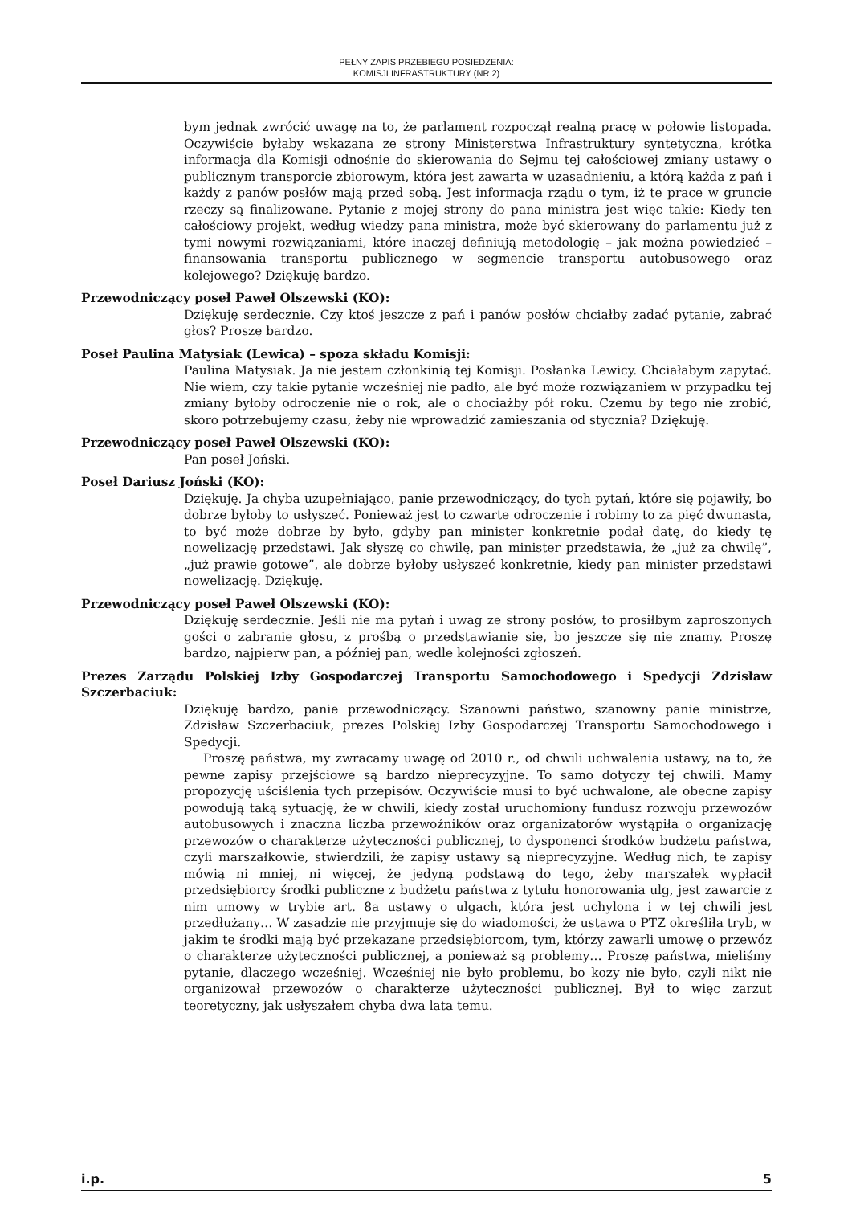PEŁNY ZAPIS PRZEBIEGU POSIEDZENIA:
KOMISJI INFRASTRUKTURY (NR 2)
bym jednak zwrócić uwagę na to, że parlament rozpoczął realną pracę w połowie listopada. Oczywiście byłaby wskazana ze strony Ministerstwa Infrastruktury syntetyczna, krótka informacja dla Komisji odnośnie do skierowania do Sejmu tej całościowej zmiany ustawy o publicznym transporcie zbiorowym, która jest zawarta w uzasadnieniu, a którą każda z pań i każdy z panów posłów mają przed sobą. Jest informacja rządu o tym, iż te prace w gruncie rzeczy są finalizowane. Pytanie z mojej strony do pana ministra jest więc takie: Kiedy ten całościowy projekt, według wiedzy pana ministra, może być skierowany do parlamentu już z tymi nowymi rozwiązaniami, które inaczej definiują metodologię – jak można powiedzieć – finansowania transportu publicznego w segmencie transportu autobusowego oraz kolejowego? Dziękuję bardzo.
Przewodniczący poseł Paweł Olszewski (KO):
Dziękuję serdecznie. Czy ktoś jeszcze z pań i panów posłów chciałby zadać pytanie, zabrać głos? Proszę bardzo.
Poseł Paulina Matysiak (Lewica) – spoza składu Komisji:
Paulina Matysiak. Ja nie jestem członkinią tej Komisji. Posłanka Lewicy. Chciałabym zapytać. Nie wiem, czy takie pytanie wcześniej nie padło, ale być może rozwiązaniem w przypadku tej zmiany byłoby odroczenie nie o rok, ale o chociażby pół roku. Czemu by tego nie zrobić, skoro potrzebujemy czasu, żeby nie wprowadzić zamieszania od stycznia? Dziękuję.
Przewodniczący poseł Paweł Olszewski (KO):
Pan poseł Joński.
Poseł Dariusz Joński (KO):
Dziękuję. Ja chyba uzupełniająco, panie przewodniczący, do tych pytań, które się pojawiły, bo dobrze byłoby to usłyszeć. Ponieważ jest to czwarte odroczenie i robimy to za pięć dwunasta, to być może dobrze by było, gdyby pan minister konkretnie podał datę, do kiedy tę nowelizację przedstawi. Jak słyszę co chwilę, pan minister przedstawia, że „już za chwilę”, „już prawie gotowe”, ale dobrze byłoby usłyszeć konkretnie, kiedy pan minister przedstawi nowelizację. Dziękuję.
Przewodniczący poseł Paweł Olszewski (KO):
Dziękuję serdecznie. Jeśli nie ma pytań i uwag ze strony posłów, to prosiłbym zaproszonych gości o zabranie głosu, z prośbą o przedstawianie się, bo jeszcze się nie znamy. Proszę bardzo, najpierw pan, a później pan, wedle kolejności zgłoszeń.
Prezes Zarządu Polskiej Izby Gospodarczej Transportu Samochodowego i Spedycji Zdzisław Szczerbaciuk:
Dziękuję bardzo, panie przewodniczący. Szanowni państwo, szanowny panie ministrze, Zdzisław Szczerbaciuk, prezes Polskiej Izby Gospodarczej Transportu Samochodowego i Spedycji.
Proszę państwa, my zwracamy uwagę od 2010 r., od chwili uchwalenia ustawy, na to, że pewne zapisy przejściowe są bardzo nieprecyzyjne. To samo dotyczy tej chwili. Mamy propozycję uściślenia tych przepisów. Oczywiście musi to być uchwalone, ale obecne zapisy powodują taką sytuację, że w chwili, kiedy został uruchomiony fundusz rozwoju przewozów autobusowych i znaczna liczba przewoźników oraz organizatorów wystąpiła o organizację przewozów o charakterze użyteczności publicznej, to dysponenci środków budżetu państwa, czyli marszałkowie, stwierdzili, że zapisy ustawy są nieprecyzyjne. Według nich, te zapisy mówią ni mniej, ni więcej, że jedyną podstawą do tego, żeby marszałek wypłacił przedsiębiorcy środki publiczne z budżetu państwa z tytułu honorowania ulg, jest zawarcie z nim umowy w trybie art. 8a ustawy o ulgach, która jest uchylona i w tej chwili jest przedłużany… W zasadzie nie przyjmuje się do wiadomości, że ustawa o PTZ określiła tryb, w jakim te środki mają być przekazane przedsiębiorcom, tym, którzy zawarli umowę o przewóz o charakterze użyteczności publicznej, a ponieważ są problemy… Proszę państwa, mieliśmy pytanie, dlaczego wcześniej. Wcześniej nie było problemu, bo kozy nie było, czyli nikt nie organizował przewozów o charakterze użyteczności publicznej. Był to więc zarzut teoretyczny, jak usłyszałem chyba dwa lata temu.
i.p. 5